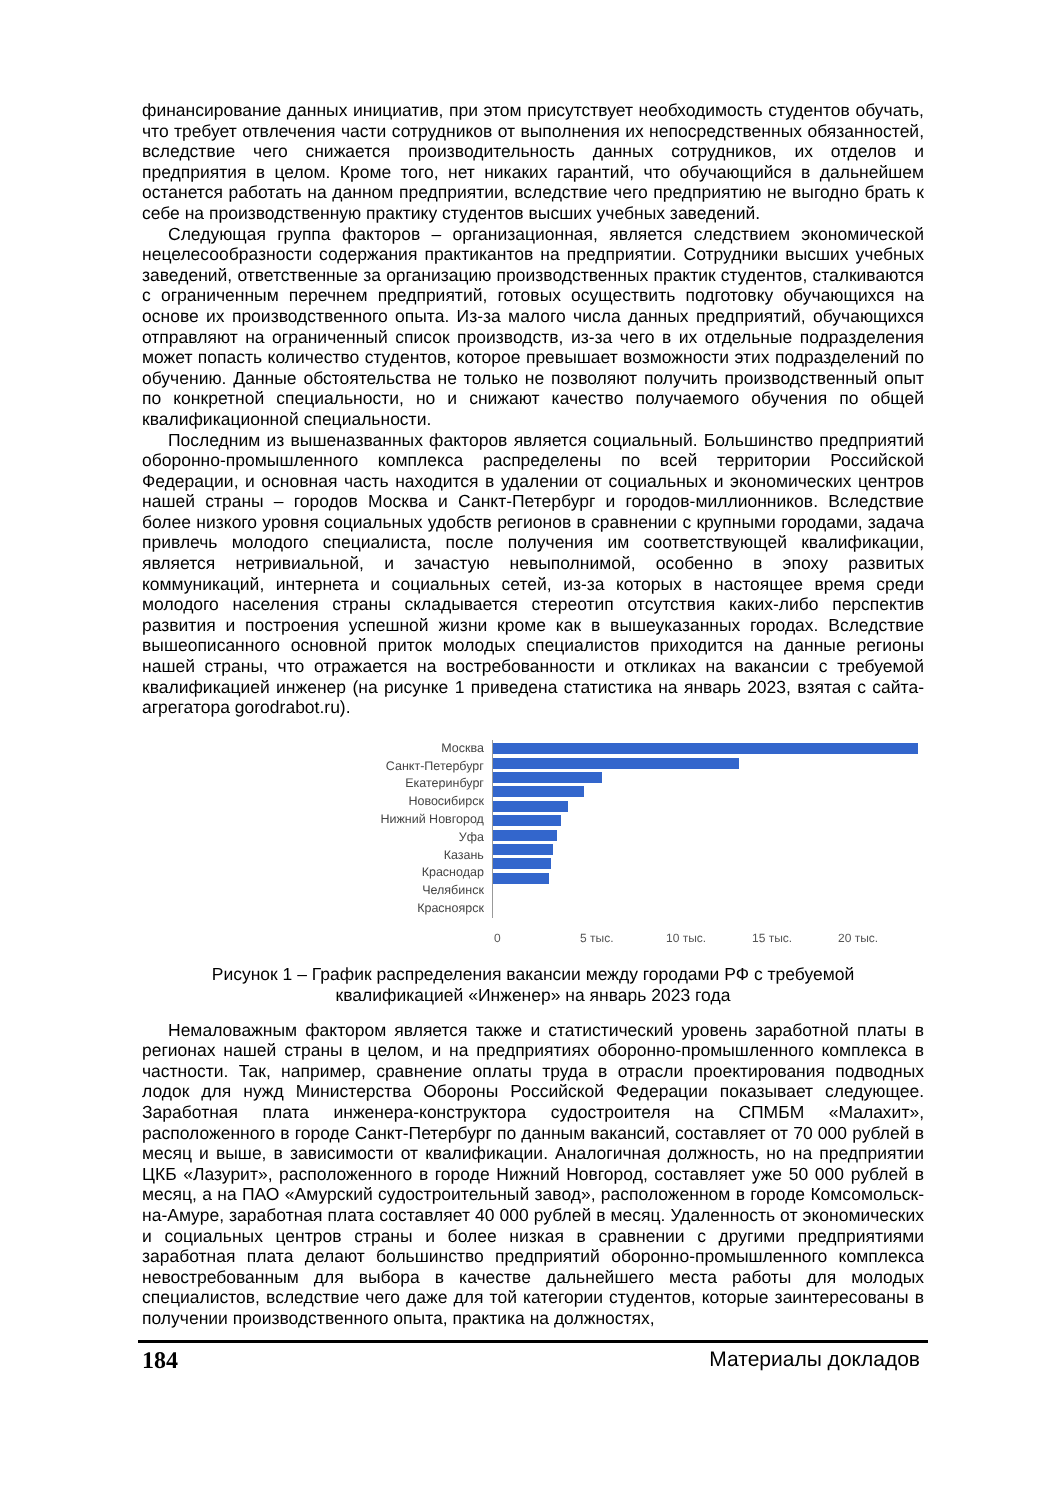финансирование данных инициатив, при этом присутствует необходимость студентов обучать, что требует отвлечения части сотрудников от выполнения их непосредственных обязанностей, вследствие чего снижается производительность данных сотрудников, их отделов и предприятия в целом. Кроме того, нет никаких гарантий, что обучающийся в дальнейшем останется работать на данном предприятии, вследствие чего предприятию не выгодно брать к себе на производственную практику студентов высших учебных заведений.
Следующая группа факторов – организационная, является следствием экономической нецелесообразности содержания практикантов на предприятии. Сотрудники высших учебных заведений, ответственные за организацию производственных практик студентов, сталкиваются с ограниченным перечнем предприятий, готовых осуществить подготовку обучающихся на основе их производственного опыта. Из-за малого числа данных предприятий, обучающихся отправляют на ограниченный список производств, из-за чего в их отдельные подразделения может попасть количество студентов, которое превышает возможности этих подразделений по обучению. Данные обстоятельства не только не позволяют получить производственный опыт по конкретной специальности, но и снижают качество получаемого обучения по общей квалификационной специальности.
Последним из вышеназванных факторов является социальный. Большинство предприятий оборонно-промышленного комплекса распределены по всей территории Российской Федерации, и основная часть находится в удалении от социальных и экономических центров нашей страны – городов Москва и Санкт-Петербург и городов-миллионников. Вследствие более низкого уровня социальных удобств регионов в сравнении с крупными городами, задача привлечь молодого специалиста, после получения им соответствующей квалификации, является нетривиальной, и зачастую невыполнимой, особенно в эпоху развитых коммуникаций, интернета и социальных сетей, из-за которых в настоящее время среди молодого населения страны складывается стереотип отсутствия каких-либо перспектив развития и построения успешной жизни кроме как в вышеуказанных городах. Вследствие вышеописанного основной приток молодых специалистов приходится на данные регионы нашей страны, что отражается на востребованности и откликах на вакансии с требуемой квалификацией инженер (на рисунке 1 приведена статистика на январь 2023, взятая с сайта-агрегатора gorodrabot.ru).
Москва
Санкт-Петербург
Екатеринбург
Новосибирск
Нижний Новгород
Уфа
Казань
Краснодар
Челябинск
Красноярск
0 5 тыс. 10 тыс. 15 тыс. 20 тыс.
Рисунок 1 – График распределения вакансии между городами РФ с требуемой
квалификацией «Инженер» на январь 2023 года
Немаловажным фактором является также и статистический уровень заработной платы в регионах нашей страны в целом, и на предприятиях оборонно-промышленного комплекса в частности. Так, например, сравнение оплаты труда в отрасли проектирования подводных лодок для нужд Министерства Обороны Российской Федерации показывает следующее. Заработная плата инженера-конструктора судостроителя на СПМБМ «Малахит», расположенного в городе Санкт-Петербург по данным вакансий, составляет от 70 000 рублей в месяц и выше, в зависимости от квалификации. Аналогичная должность, но на предприятии ЦКБ «Лазурит», расположенного в городе Нижний Новгород, составляет уже 50 000 рублей в месяц, а на ПАО «Амурский судостроительный завод», расположенном в городе Комсомольск-на-Амуре, заработная плата составляет 40 000 рублей в месяц. Удаленность от экономических и социальных центров страны и более низкая в сравнении с другими предприятиями заработная плата делают большинство предприятий оборонно-промышленного комплекса невостребованным для выбора в качестве дальнейшего места работы для молодых специалистов, вследствие чего даже для той категории студентов, которые заинтересованы в получении производственного опыта, практика на должностях,
184 Материалы докладов